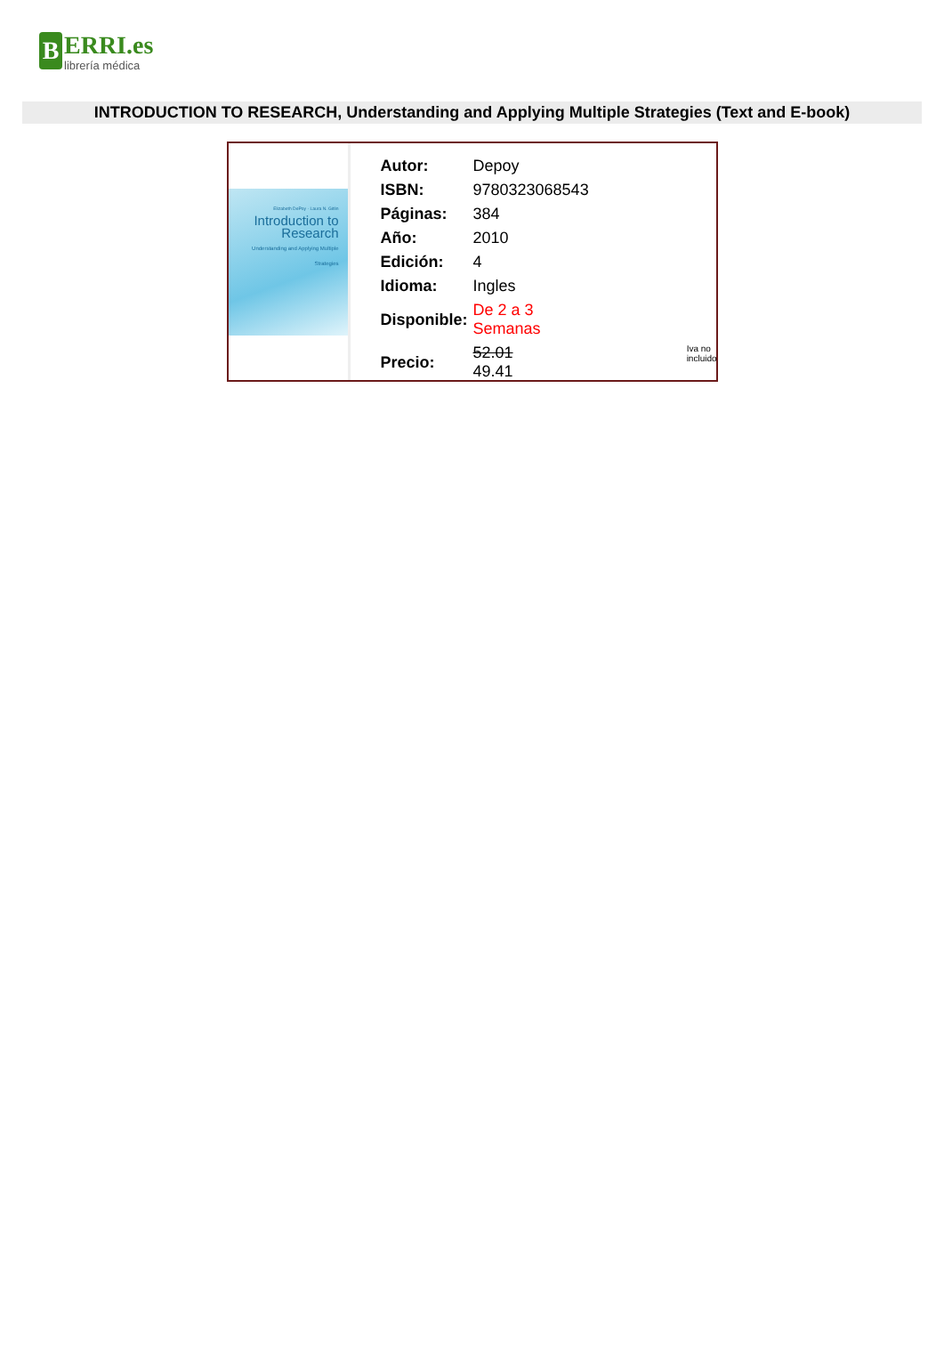B
ERRI.es
librería médica
INTRODUCTION TO RESEARCH, Understanding and Applying Multiple Strategies (Text and E-book)
Elizabeth DePoy · Laura N. Gitlin
Introduction to Research
Understanding and Applying Multiple Strategies
| Autor: | Depoy | |
| ISBN: | 9780323068543 | |
| Páginas: | 384 | |
| Año: | 2010 | |
| Edición: | 4 | |
| Idioma: | Ingles | |
| Disponible: | De 2 a 3 Semanas | |
| Precio: | 52.01 49.41 | Iva no incluido |